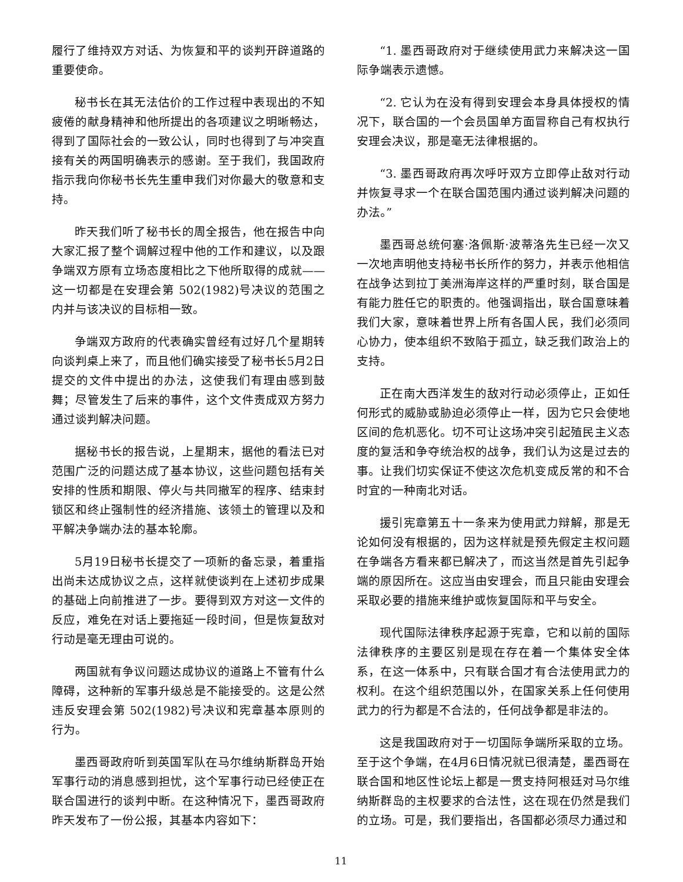履行了维持双方对话、为恢复和平的谈判开辟道路的重要使命。
秘书长在其无法估价的工作过程中表现出的不知疲倦的献身精神和他所提出的各项建议之明晰畅达，得到了国际社会的一致公认，同时也得到了与冲突直接有关的两国明确表示的感谢。至于我们，我国政府指示我向你秘书长先生重申我们对你最大的敬意和支持。
昨天我们听了秘书长的周全报告，他在报告中向大家汇报了整个调解过程中他的工作和建议，以及跟争端双方原有立场态度相比之下他所取得的成就——这一切都是在安理会第 502(1982)号决议的范围之内并与该决议的目标相一致。
争端双方政府的代表确实曾经有过好几个星期转向谈判桌上来了，而且他们确实接受了秘书长5月2日提交的文件中提出的办法，这使我们有理由感到鼓舞；尽管发生了后来的事件，这个文件责成双方努力通过谈判解决问题。
据秘书长的报告说，上星期末，据他的看法已对范围广泛的问题达成了基本协议，这些问题包括有关安排的性质和期限、停火与共同撤军的程序、结束封锁区和终止强制性的经济措施、该领土的管理以及和平解决争端办法的基本轮廓。
5月19日秘书长提交了一项新的备忘录，着重指出尚未达成协议之点，这样就使谈判在上述初步成果的基础上向前推进了一步。要得到双方对这一文件的反应，难免在对话上要拖延一段时间，但是恢复敌对行动是毫无理由可说的。
两国就有争议问题达成协议的道路上不管有什么障碍，这种新的军事升级总是不能接受的。这是公然违反安理会第 502(1982)号决议和宪章基本原则的行为。
墨西哥政府听到英国军队在马尔维纳斯群岛开始军事行动的消息感到担忧，这个军事行动已经使正在联合国进行的谈判中断。在这种情况下，墨西哥政府昨天发布了一份公报，其基本内容如下：
“1. 墨西哥政府对于继续使用武力来解决这一国际争端表示遗憾。
“2. 它认为在没有得到安理会本身具体授权的情况下，联合国的一个会员国单方面冒称自己有权执行安理会决议，那是毫无法律根据的。
“3. 墨西哥政府再次呼吁双方立即停止敌对行动并恢复寻求一个在联合国范围内通过谈判解决问题的办法。”
墨西哥总统何塞·洛佩斯·波蒂洛先生已经一次又一次地声明他支持秘书长所作的努力，并表示他相信在战争达到拉丁美洲海岸这样的严重时刻，联合国是有能力胜任它的职责的。他强调指出，联合国意味着我们大家，意味着世界上所有各国人民，我们必须同心协力，使本组织不致陷于孤立，缺乏我们政治上的支持。
正在南大西洋发生的敌对行动必须停止，正如任何形式的威胁或胁迫必须停止一样，因为它只会使地区间的危机恶化。切不可让这场冲突引起殖民主义态度的复活和争夺统治权的战争，我们认为这是过去的事。让我们切实保证不使这次危机变成反常的和不合时宜的一种南北对话。
援引宪章第五十一条来为使用武力辩解，那是无论如何没有根据的，因为这样就是预先假定主权问题在争端各方看来都已解决了，而这当然是首先引起争端的原因所在。这应当由安理会，而且只能由安理会采取必要的措施来维护或恢复国际和平与安全。
现代国际法律秩序起源于宪章，它和以前的国际法律秩序的主要区别是现在存在着一个集体安全体系，在这一体系中，只有联合国才有合法使用武力的权利。在这个组织范围以外，在国家关系上任何使用武力的行为都是不合法的，任何战争都是非法的。
这是我国政府对于一切国际争端所采取的立场。至于这个争端，在4月6日情况就已很清楚，墨西哥在联合国和地区性论坛上都是一贯支持阿根廷对马尔维纳斯群岛的主权要求的合法性，这在现在仍然是我们的立场。可是，我们要指出，各国都必须尽力通过和
11